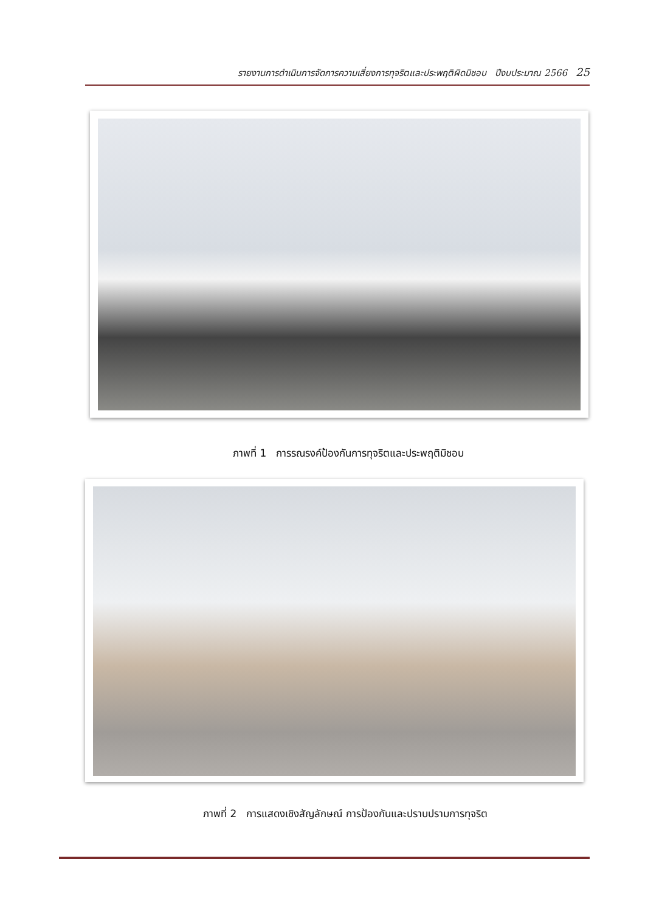รายงานการดำเนินการจัดการความเสี่ยงการทุจริตและประพฤติผิดมิชอบ ปีงบประมาณ 2566 25
ภาพที่ 1 การรณรงค์ป้องกันการทุจริตและประพฤติมิชอบ
ภาพที่ 2 การแสดงเชิงสัญลักษณ์ การป้องกันและปราบปรามการทุจริต